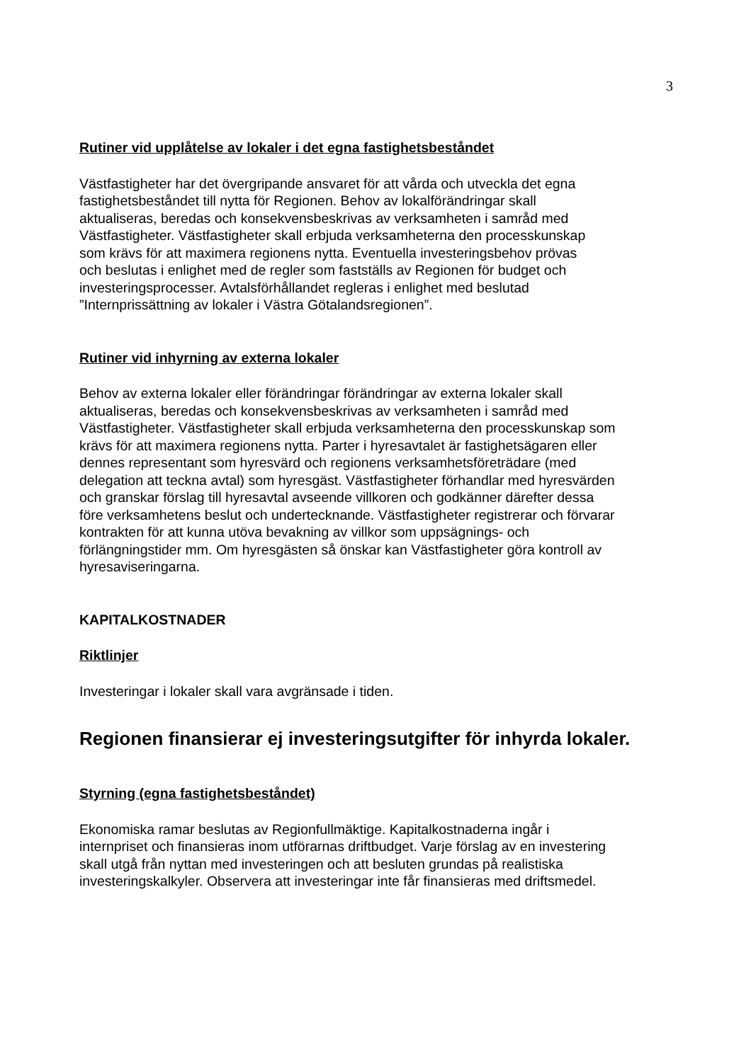3
Rutiner vid upplåtelse av lokaler i det egna fastighetsbeståndet
Västfastigheter har det övergripande ansvaret för att vårda och utveckla det egna
fastighetsbeståndet till nytta för Regionen. Behov av lokalförändringar skall
aktualiseras, beredas och konsekvensbeskrivas av verksamheten i samråd med
Västfastigheter. Västfastigheter skall erbjuda verksamheterna den processkunskap
som krävs för att maximera regionens nytta. Eventuella investeringsbehov prövas
och beslutas i enlighet med de regler som fastställs av Regionen för budget och
investeringsprocesser. Avtalsförhållandet regleras i enlighet med beslutad
”Internprissättning av lokaler i Västra Götalandsregionen”.
Rutiner vid inhyrning av externa lokaler
Behov av externa lokaler eller förändringar förändringar av externa lokaler skall
aktualiseras, beredas och konsekvensbeskrivas av verksamheten i samråd med
Västfastigheter. Västfastigheter skall erbjuda verksamheterna den processkunskap som
krävs för att maximera regionens nytta. Parter i hyresavtalet är fastighetsägaren eller
dennes representant som hyresvärd och regionens verksamhetsföreträdare (med
delegation att teckna avtal) som hyresgäst. Västfastigheter förhandlar med hyresvärden
och granskar förslag till hyresavtal avseende villkoren och godkänner därefter dessa
före verksamhetens beslut och undertecknande. Västfastigheter registrerar och förvarar
kontrakten för att kunna utöva bevakning av villkor som uppsägnings- och
förlängningstider mm. Om hyresgästen så önskar kan Västfastigheter göra kontroll av
hyresaviseringarna.
KAPITALKOSTNADER
Riktlinjer
Investeringar i lokaler skall vara avgränsade i tiden.
Regionen finansierar ej investeringsutgifter för inhyrda lokaler.
Styrning (egna fastighetsbeståndet)
Ekonomiska ramar beslutas av Regionfullmäktige. Kapitalkostnaderna ingår i
internpriset och finansieras inom utförarnas driftbudget. Varje förslag av en investering
skall utgå från nyttan med investeringen och att besluten grundas på realistiska
investeringskalkyler. Observera att investeringar inte får finansieras med driftsmedel.